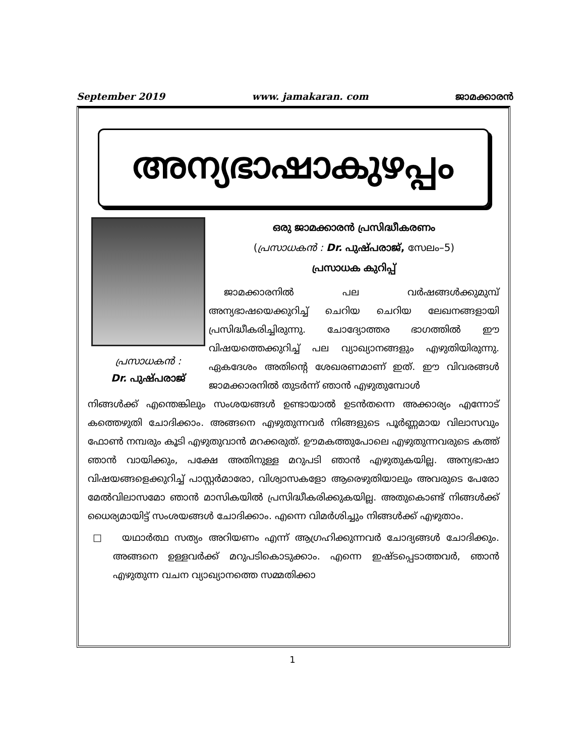September 2019 www. jamakaran. com ജാമക്കാരൻ
അന്യഭാഷാകുഴപ്പം
പ്രസാധകൻ :
Dr. പുഷ്പരാജ്
ഒരു ജാമക്കാരൻ പ്രസിദ്ധീകരണം
(പ്രസാധകൻ : Dr. പുഷ്പരാജ്, സേലം–5)
പ്രസാധക കുറിപ്പ്
ജാമക്കാരനിൽ പല വർഷങ്ങൾക്കുമുമ്പ് അന്യഭാഷയെക്കുറിച്ച് ചെറിയ ചെറിയ ലേഖനങ്ങളായി പ്രസിദ്ധീകരിച്ചിരുന്നു. ചോദ്യോത്തര ഭാഗത്തിൽ ഈ വിഷയത്തെക്കുറിച്ച് പല വ്യാഖ്യാനങ്ങളും എഴുതിയിരുന്നു. ഏകദേശം അതിന്റെ ശേഖരണമാണ് ഇത്. ഈ വിവരങ്ങൾ ജാമക്കാരനിൽ തുടർന്ന് ഞാൻ എഴുതുമ്പോൾ
നിങ്ങൾക്ക് എന്തെങ്കിലും സംശയങ്ങൾ ഉണ്ടായാൽ ഉടൻതന്നെ അക്കാര്യം എന്നോട് കത്തെഴുതി ചോദിക്കാം. അങ്ങനെ എഴുതുന്നവർ നിങ്ങളുടെ പൂർണ്ണമായ വിലാസവും ഫോൺ നമ്പരും കൂടി എഴുതുവാൻ മറക്കരുത്. ഊമകത്തുപോലെ എഴുതുന്നവരുടെ കത്ത് ഞാൻ വായിക്കും, പക്ഷേ അതിനുള്ള മറുപടി ഞാൻ എഴുതുകയില്ല. അന്യഭാഷാ വിഷയങ്ങളെക്കുറിച്ച് പാസ്റ്റർമാരോ, വിശ്വാസകളോ ആരെഴുതിയാലും അവരുടെ പേരോ മേൽവിലാസമോ ഞാൻ മാസികയിൽ പ്രസിദ്ധീകരിക്കുകയില്ല. അതുകൊണ്ട് നിങ്ങൾക്ക് ധൈര്യമായിട്ട് സംശയങ്ങൾ ചോദിക്കാം. എന്നെ വിമർശിച്ചും നിങ്ങൾക്ക് എഴുതാം.
□ യഥാർത്ഥ സത്യം അറിയണം എന്ന് ആഗ്രഹിക്കുന്നവർ ചോദ്യങ്ങൾ ചോദിക്കും. അങ്ങനെ ഉള്ളവർക്ക് മറുപടികൊടുക്കാം. എന്നെ ഇഷ്ടപ്പെടാത്തവർ, ഞാൻ എഴുതുന്ന വചന വ്യാഖ്യാനത്തെ സമ്മതിക്കാ
1